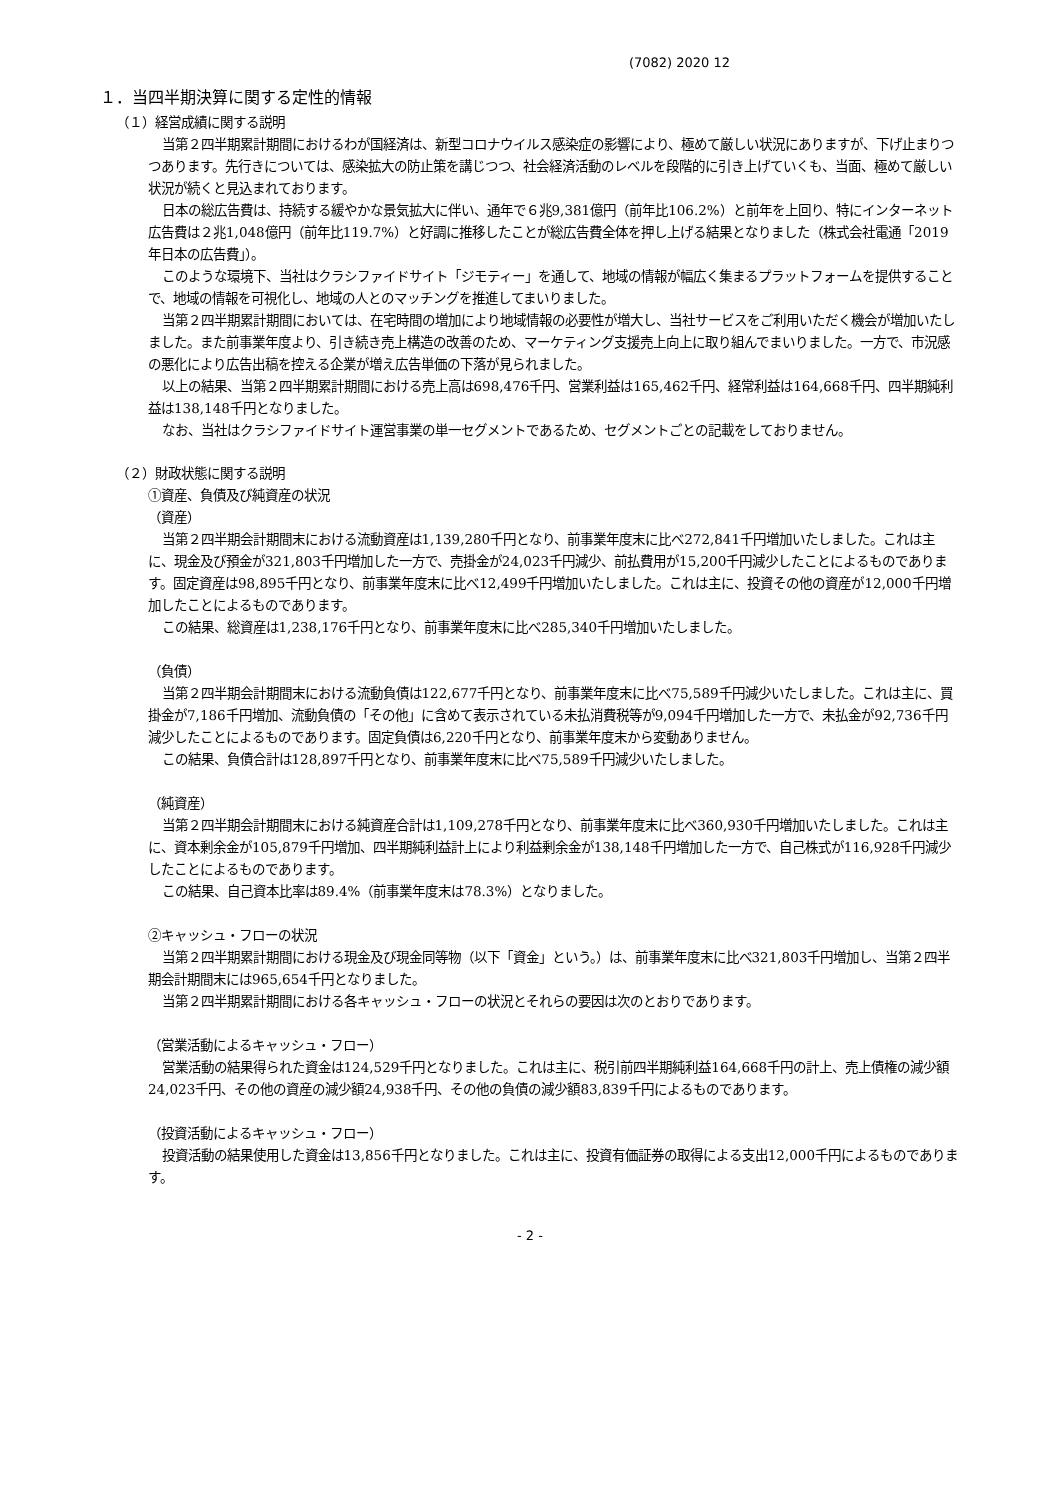(7082) 2020 12
１．当四半期決算に関する定性的情報
（１）経営成績に関する説明
当第２四半期累計期間におけるわが国経済は、新型コロナウイルス感染症の影響により、極めて厳しい状況にありますが、下げ止まりつつあります。先行きについては、感染拡大の防止策を講じつつ、社会経済活動のレベルを段階的に引き上げていくも、当面、極めて厳しい状況が続くと見込まれております。
日本の総広告費は、持続する緩やかな景気拡大に伴い、通年で６兆9,381億円（前年比106.2%）と前年を上回り、特にインターネット広告費は２兆1,048億円（前年比119.7%）と好調に推移したことが総広告費全体を押し上げる結果となりました（株式会社電通「2019年日本の広告費」）。
このような環境下、当社はクラシファイドサイト「ジモティー」を通して、地域の情報が幅広く集まるプラットフォームを提供することで、地域の情報を可視化し、地域の人とのマッチングを推進してまいりました。
当第２四半期累計期間においては、在宅時間の増加により地域情報の必要性が増大し、当社サービスをご利用いただく機会が増加いたしました。また前事業年度より、引き続き売上構造の改善のため、マーケティング支援売上向上に取り組んでまいりました。一方で、市況感の悪化により広告出稿を控える企業が増え広告単価の下落が見られました。
以上の結果、当第２四半期累計期間における売上高は698,476千円、営業利益は165,462千円、経常利益は164,668千円、四半期純利益は138,148千円となりました。
なお、当社はクラシファイドサイト運営事業の単一セグメントであるため、セグメントごとの記載をしておりません。
（２）財政状態に関する説明
①資産、負債及び純資産の状況
（資産）
当第２四半期会計期間末における流動資産は1,139,280千円となり、前事業年度末に比べ272,841千円増加いたしました。これは主に、現金及び預金が321,803千円増加した一方で、売掛金が24,023千円減少、前払費用が15,200千円減少したことによるものであります。固定資産は98,895千円となり、前事業年度末に比べ12,499千円増加いたしました。これは主に、投資その他の資産が12,000千円増加したことによるものであります。
この結果、総資産は1,238,176千円となり、前事業年度末に比べ285,340千円増加いたしました。
（負債）
当第２四半期会計期間末における流動負債は122,677千円となり、前事業年度末に比べ75,589千円減少いたしました。これは主に、買掛金が7,186千円増加、流動負債の「その他」に含めて表示されている未払消費税等が9,094千円増加した一方で、未払金が92,736千円減少したことによるものであります。固定負債は6,220千円となり、前事業年度末から変動ありません。
この結果、負債合計は128,897千円となり、前事業年度末に比べ75,589千円減少いたしました。
（純資産）
当第２四半期会計期間末における純資産合計は1,109,278千円となり、前事業年度末に比べ360,930千円増加いたしました。これは主に、資本剰余金が105,879千円増加、四半期純利益計上により利益剰余金が138,148千円増加した一方で、自己株式が116,928千円減少したことによるものであります。
この結果、自己資本比率は89.4%（前事業年度末は78.3%）となりました。
②キャッシュ・フローの状況
当第２四半期累計期間における現金及び現金同等物（以下「資金」という。）は、前事業年度末に比べ321,803千円増加し、当第２四半期会計期間末には965,654千円となりました。
当第２四半期累計期間における各キャッシュ・フローの状況とそれらの要因は次のとおりであります。
（営業活動によるキャッシュ・フロー）
営業活動の結果得られた資金は124,529千円となりました。これは主に、税引前四半期純利益164,668千円の計上、売上債権の減少額24,023千円、その他の資産の減少額24,938千円、その他の負債の減少額83,839千円によるものであります。
（投資活動によるキャッシュ・フロー）
投資活動の結果使用した資金は13,856千円となりました。これは主に、投資有価証券の取得による支出12,000千円によるものであります。
- 2 -